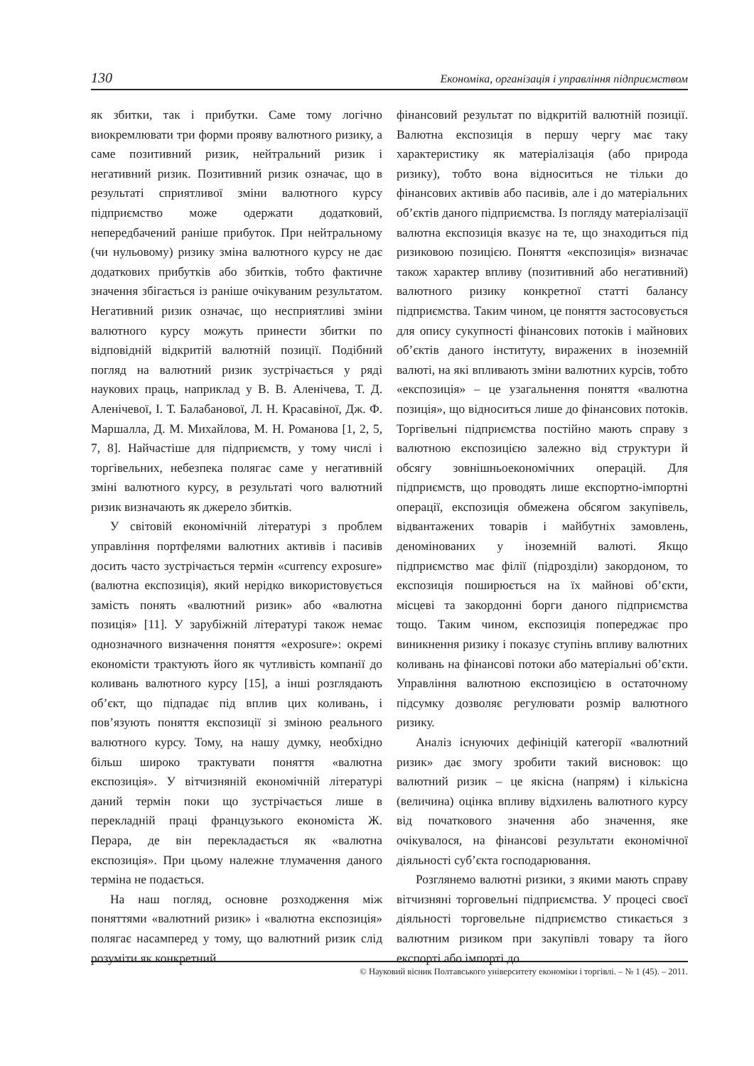130 Економіка, організація і управління підприємством
як збитки, так і прибутки. Саме тому логічно виокремлювати три форми прояву валютного ризику, а саме позитивний ризик, нейтральний ризик і негативний ризик. Позитивний ризик означає, що в результаті сприятливої зміни валютного курсу підприємство може одержати додатковий, непередбачений раніше прибуток. При нейтральному (чи нульовому) ризику зміна валютного курсу не дає додаткових прибутків або збитків, тобто фактичне значення збігається із раніше очікуваним результатом. Негативний ризик означає, що несприятливі зміни валютного курсу можуть принести збитки по відповідній відкритій валютній позиції. Подібний погляд на валютний ризик зустрічається у ряді наукових праць, наприклад у В. В. Аленічева, Т. Д. Аленічевої, І. Т. Балабанової, Л. Н. Красавіної, Дж. Ф. Маршалла, Д. М. Михайлова, М. Н. Романова [1, 2, 5, 7, 8]. Найчастіше для підприємств, у тому числі і торгівельних, небезпека полягає саме у негативній зміні валютного курсу, в результаті чого валютний ризик визначають як джерело збитків.
У світовій економічній літературі з проблем управління портфелями валютних активів і пасивів досить часто зустрічається термін «currency exposure» (валютна експозиція), який нерідко використовується замість понять «валютний ризик» або «валютна позиція» [11]. У зарубіжній літературі також немає однозначного визначення поняття «exposure»: окремі економісти трактують його як чутливість компанії до коливань валютного курсу [15], а інші розглядають об’єкт, що підпадає під вплив цих коливань, і пов’язують поняття експозиції зі зміною реального валютного курсу. Тому, на нашу думку, необхідно більш широко трактувати поняття «валютна експозиція». У вітчизняній економічній літературі даний термін поки що зустрічається лише в перекладній праці французького економіста Ж. Перара, де він перекладається як «валютна експозиція». При цьому належне тлумачення даного терміна не подається.
На наш погляд, основне розходження між поняттями «валютний ризик» і «валютна експозиція» полягає насамперед у тому, що валютний ризик слід розуміти як конкретний
фінансовий результат по відкритій валютній позиції. Валютна експозиція в першу чергу має таку характеристику як матеріалізація (або природа ризику), тобто вона відноситься не тільки до фінансових активів або пасивів, але і до матеріальних об’єктів даного підприємства. Із погляду матеріалізації валютна експозиція вказує на те, що знаходиться під ризиковою позицією. Поняття «експозиція» визначає також характер впливу (позитивний або негативний) валютного ризику конкретної статті балансу підприємства. Таким чином, це поняття застосовується для опису сукупності фінансових потоків і майнових об’єктів даного інституту, виражених в іноземній валюті, на які впливають зміни валютних курсів, тобто «експозиція» – це узагальнення поняття «валютна позиція», що відноситься лише до фінансових потоків. Торгівельні підприємства постійно мають справу з валютною експозицією залежно від структури й обсягу зовнішньоекономічних операцій. Для підприємств, що проводять лише експортно-імпортні операції, експозиція обмежена обсягом закупівель, відвантажених товарів і майбутніх замовлень, деномінованих у іноземній валюті. Якщо підприємство має філії (підрозділи) закордоном, то експозиція поширюється на їх майнові об’єкти, місцеві та закордонні борги даного підприємства тощо. Таким чином, експозиція попереджає про виникнення ризику і показує ступінь впливу валютних коливань на фінансові потоки або матеріальні об’єкти. Управління валютною експозицією в остаточному підсумку дозволяє регулювати розмір валютного ризику.
Аналіз існуючих дефініцій категорії «валютний ризик» дає змогу зробити такий висновок: що валютний ризик – це якісна (напрям) і кількісна (величина) оцінка впливу відхилень валютного курсу від початкового значення або значення, яке очікувалося, на фінансові результати економічної діяльності суб’єкта господарювання.
Розглянемо валютні ризики, з якими мають справу вітчизняні торговельні підприємства. У процесі своєї діяльності торговельне підприємство стикається з валютним ризиком при закупівлі товару та його експорті або імпорті до
© Науковий вісник Полтавського університету економіки і торгівлі. – № 1 (45). – 2011.